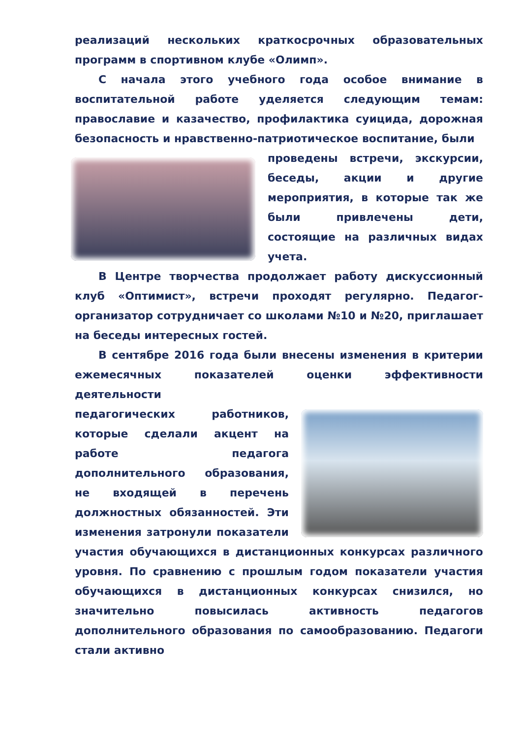реализаций нескольких краткосрочных образовательных программ в спортивном клубе «Олимп».
С начала этого учебного года особое внимание в воспитательной работе уделяется следующим темам: православие и казачество, профилактика суицида, дорожная безопасность и нравственно-патриотическое воспитание, были
проведены встречи, экскурсии, беседы, акции и другие мероприятия, в которые так же были привлечены дети, состоящие на различных видах учета.
В Центре творчества продолжает работу дискуссионный клуб «Оптимист», встречи проходят регулярно. Педагог-организатор сотрудничает со школами №10 и №20, приглашает на беседы интересных гостей.
В сентябре 2016 года были внесены изменения в критерии ежемесячных показателей оценки эффективности деятельности
педагогических работников, которые сделали акцент на работе педагога дополнительного образования, не входящей в перечень должностных обязанностей. Эти изменения затронули показатели участия обучающихся в дистанционных конкурсах различного уровня. По сравнению с прошлым годом показатели участия обучающихся в дистанционных конкурсах снизился, но значительно повысилась активность педагогов дополнительного образования по самообразованию. Педагоги стали активно